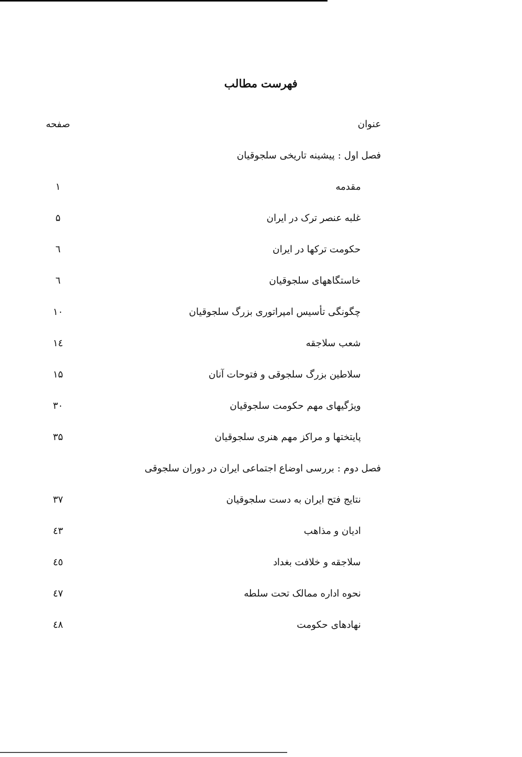فهرست مطالب
| عنوان | صفحه |
| --- | --- |
| فصل اول : پیشینه تاریخی سلجوقیان | |
| مقدمه | ۱ |
| غلبه عنصر ترک در ایران | ۵ |
| حکومت ترکها در ایران | ٦ |
| خاستگاههای سلجوقیان | ٦ |
| چگونگی تأسیس امپراتوری بزرگ سلجوقیان | ۱۰ |
| شعب سلاجقه | ١٤ |
| سلاطین بزرگ سلجوقی و فتوحات آنان | ۱۵ |
| ویژگیهای مهم حکومت سلجوقیان | ۳۰ |
| پایتختها و مراکز مهم هنری سلجوقیان | ۳۵ |
| فصل دوم : بررسی اوضاع اجتماعی ایران در دوران سلجوقی | |
| نتایج فتح ایران به دست سلجوقیان | ۳۷ |
| ادیان و مذاهب | ٤٣ |
| سلاجقه و خلافت بغداد | ٤٥ |
| نحوه اداره ممالک تحت سلطه | ٤٧ |
| نهادهای حکومت | ٤٨ |